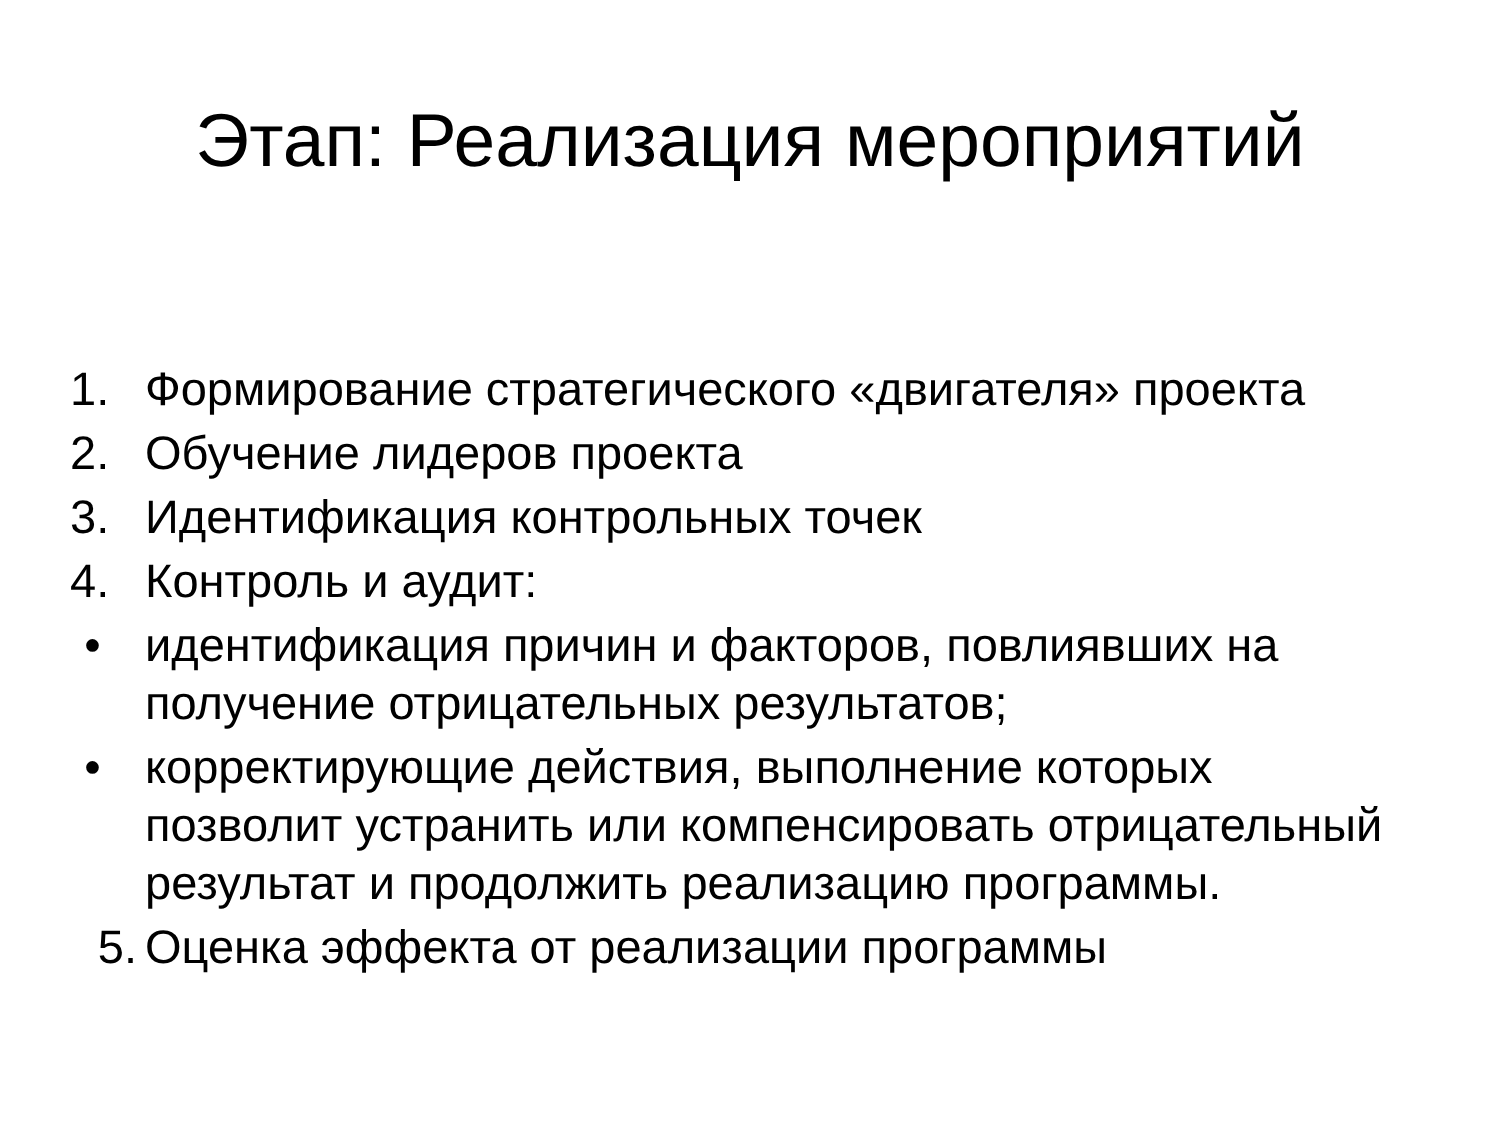Этап: Реализация мероприятий
1. Формирование стратегического «двигателя» проекта
2. Обучение лидеров проекта
3. Идентификация контрольных точек
4. Контроль и аудит:
• идентификация причин и факторов, повлиявших на получение отрицательных результатов;
• корректирующие действия, выполнение которых позволит устранить или компенсировать отрицательный результат и продолжить реализацию программы.
5. Оценка эффекта от реализации программы